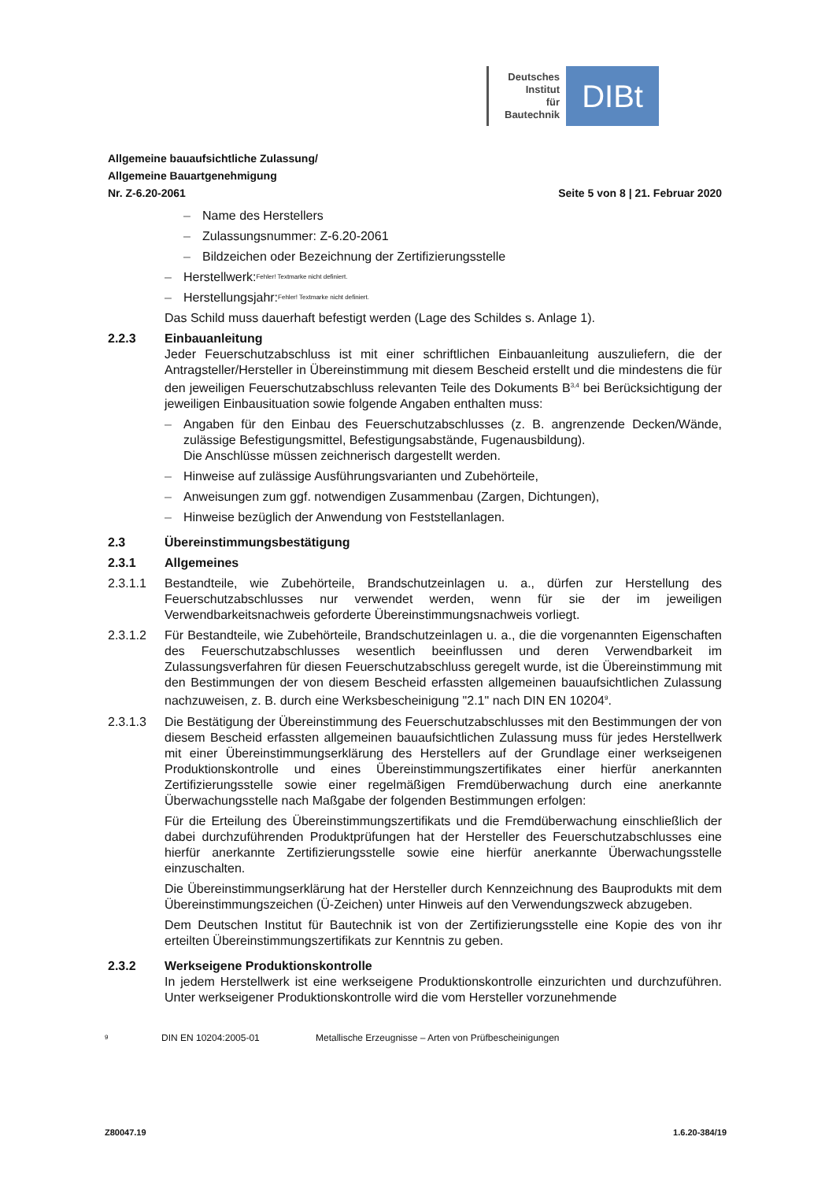Deutsches
Institut
für
Bautechnik
DIBt
Allgemeine bauaufsichtliche Zulassung/
Allgemeine Bauartgenehmigung
Nr. Z-6.20-2061 Seite 5 von 8 | 21. Februar 2020
– Name des Herstellers
– Zulassungsnummer: Z-6.20-2061
– Bildzeichen oder Bezeichnung der Zertifizierungsstelle
– Herstellwerk:<sup>Fehler! Textmarke nicht definiert.</sup>
– Herstellungsjahr:<sup>Fehler! Textmarke nicht definiert.</sup>
Das Schild muss dauerhaft befestigt werden (Lage des Schildes s. Anlage 1).
2.2.3 Einbauanleitung
Jeder Feuerschutzabschluss ist mit einer schriftlichen Einbauanleitung auszuliefern, die der Antragsteller/Hersteller in Übereinstimmung mit diesem Bescheid erstellt und die mindestens die für den jeweiligen Feuerschutzabschluss relevanten Teile des Dokuments B<sup>3,4</sup> bei Berücksichtigung der jeweiligen Einbausituation sowie folgende Angaben enthalten muss:
– Angaben für den Einbau des Feuerschutzabschlusses (z. B. angrenzende Decken/Wände, zulässige Befestigungsmittel, Befestigungsabstände, Fugenausbildung).
Die Anschlüsse müssen zeichnerisch dargestellt werden.
– Hinweise auf zulässige Ausführungsvarianten und Zubehörteile,
– Anweisungen zum ggf. notwendigen Zusammenbau (Zargen, Dichtungen),
– Hinweise bezüglich der Anwendung von Feststellanlagen.
2.3 Übereinstimmungsbestätigung
2.3.1 Allgemeines
2.3.1.1 Bestandteile, wie Zubehörteile, Brandschutzeinlagen u. a., dürfen zur Herstellung des Feuerschutzabschlusses nur verwendet werden, wenn für sie der im jeweiligen Verwendbarkeitsnachweis geforderte Übereinstimmungsnachweis vorliegt.
2.3.1.2 Für Bestandteile, wie Zubehörteile, Brandschutzeinlagen u. a., die die vorgenannten Eigenschaften des Feuerschutzabschlusses wesentlich beeinflussen und deren Verwendbarkeit im Zulassungsverfahren für diesen Feuerschutzabschluss geregelt wurde, ist die Übereinstimmung mit den Bestimmungen der von diesem Bescheid erfassten allgemeinen bauaufsichtlichen Zulassung nachzuweisen, z. B. durch eine Werksbescheinigung "2.1" nach DIN EN 10204<sup>9</sup>.
2.3.1.3 Die Bestätigung der Übereinstimmung des Feuerschutzabschlusses mit den Bestimmungen der von diesem Bescheid erfassten allgemeinen bauaufsichtlichen Zulassung muss für jedes Herstellwerk mit einer Übereinstimmungserklärung des Herstellers auf der Grundlage einer werkseigenen Produktionskontrolle und eines Übereinstimmungszertifikates einer hierfür anerkannten Zertifizierungsstelle sowie einer regelmäßigen Fremdüberwachung durch eine anerkannte Überwachungsstelle nach Maßgabe der folgenden Bestimmungen erfolgen:
Für die Erteilung des Übereinstimmungszertifikats und die Fremdüberwachung einschließlich der dabei durchzuführenden Produktprüfungen hat der Hersteller des Feuerschutzabschlusses eine hierfür anerkannte Zertifizierungsstelle sowie eine hierfür anerkannte Überwachungsstelle einzuschalten.
Die Übereinstimmungserklärung hat der Hersteller durch Kennzeichnung des Bauprodukts mit dem Übereinstimmungszeichen (Ü-Zeichen) unter Hinweis auf den Verwendungszweck abzugeben.
Dem Deutschen Institut für Bautechnik ist von der Zertifizierungsstelle eine Kopie des von ihr erteilten Übereinstimmungszertifikats zur Kenntnis zu geben.
2.3.2 Werkseigene Produktionskontrolle
In jedem Herstellwerk ist eine werkseigene Produktionskontrolle einzurichten und durchzuführen. Unter werkseigener Produktionskontrolle wird die vom Hersteller vorzunehmende
<sup>9</sup> DIN EN 10204:2005-01 Metallische Erzeugnisse – Arten von Prüfbescheinigungen
Z80047.19 1.6.20-384/19